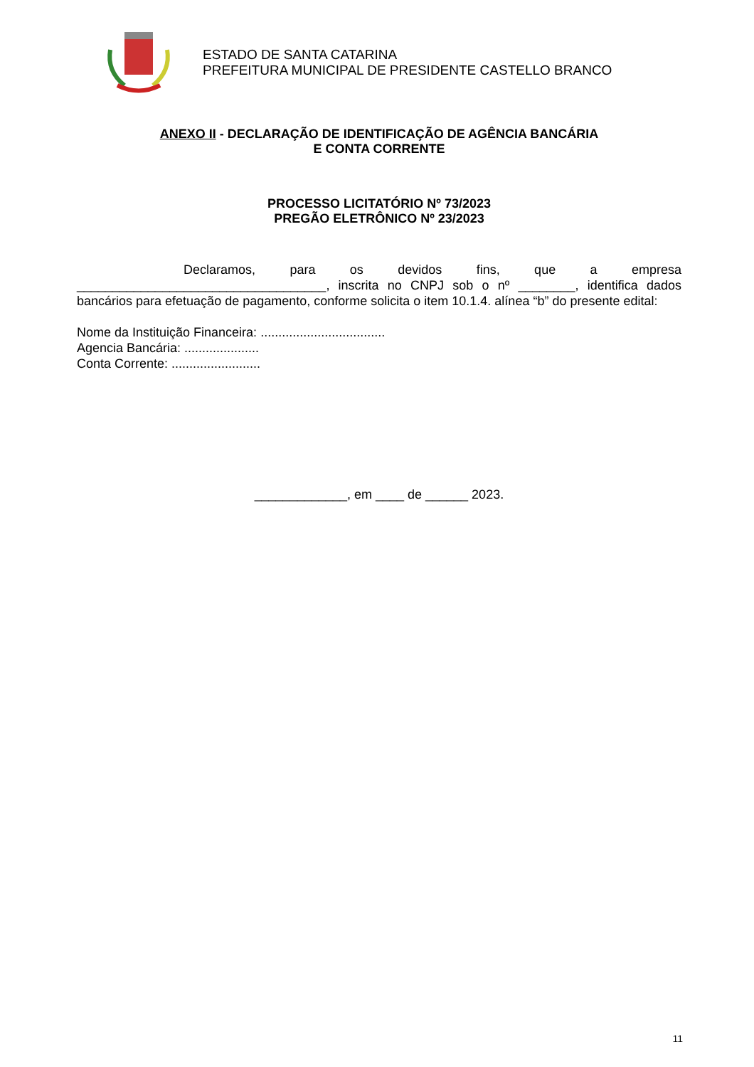ESTADO DE SANTA CATARINA
PREFEITURA MUNICIPAL DE PRESIDENTE CASTELLO BRANCO
ANEXO II - DECLARAÇÃO DE IDENTIFICAÇÃO DE AGÊNCIA BANCÁRIA
E CONTA CORRENTE
PROCESSO LICITATÓRIO Nº 73/2023
PREGÃO ELETRÔNICO Nº 23/2023
Declaramos, para os devidos fins, que a empresa ___________________________________, inscrita no CNPJ sob o nº ________, identifica dados bancários para efetuação de pagamento, conforme solicita o item 10.1.4. alínea “b” do presente edital:
Nome da Instituição Financeira: ...................................
Agencia Bancária: .....................
Conta Corrente: .........................
_____________, em ____ de ______ 2023.
11